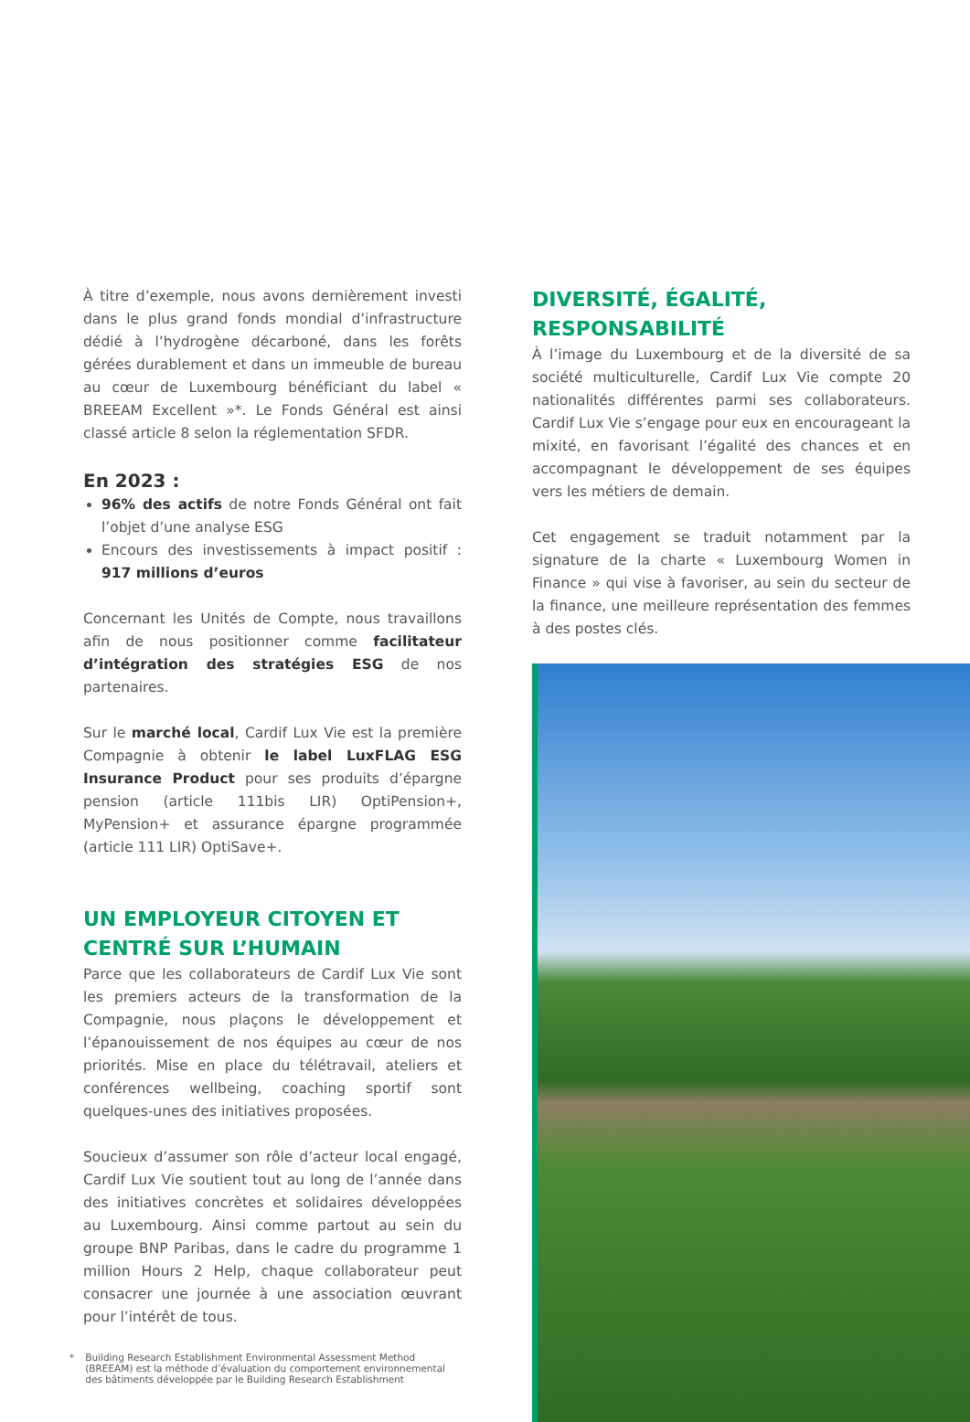À titre d’exemple, nous avons dernièrement investi dans le plus grand fonds mondial d’infrastructure dédié à l’hydrogène décarboné, dans les forêts gérées durablement et dans un immeuble de bureau au cœur de Luxembourg bénéficiant du label « BREEAM Excellent »*. Le Fonds Général est ainsi classé article 8 selon la réglementation SFDR.
En 2023 :
96% des actifs de notre Fonds Général ont fait l’objet d’une analyse ESG
Encours des investissements à impact positif : 917 millions d’euros
Concernant les Unités de Compte, nous travaillons afin de nous positionner comme facilitateur d’intégration des stratégies ESG de nos partenaires.
Sur le marché local, Cardif Lux Vie est la première Compagnie à obtenir le label LuxFLAG ESG Insurance Product pour ses produits d’épargne pension (article 111bis LIR) OptiPension+, MyPension+ et assurance épargne programmée (article 111 LIR) OptiSave+.
UN EMPLOYEUR CITOYEN ET CENTRÉ SUR L’HUMAIN
Parce que les collaborateurs de Cardif Lux Vie sont les premiers acteurs de la transformation de la Compagnie, nous plaçons le développement et l’épanouissement de nos équipes au cœur de nos priorités. Mise en place du télétravail, ateliers et conférences wellbeing, coaching sportif sont quelques-unes des initiatives proposées.
Soucieux d’assumer son rôle d’acteur local engagé, Cardif Lux Vie soutient tout au long de l’année dans des initiatives concrètes et solidaires développées au Luxembourg. Ainsi comme partout au sein du groupe BNP Paribas, dans le cadre du programme 1 million Hours 2 Help, chaque collaborateur peut consacrer une journée à une association œuvrant pour l’intérêt de tous.
* Building Research Establishment Environmental Assessment Method (BREEAM) est la méthode d’évaluation du comportement environnemental des bâtiments développée par le Building Research Establishment
DIVERSITÉ, ÉGALITÉ, RESPONSABILITÉ
À l’image du Luxembourg et de la diversité de sa société multiculturelle, Cardif Lux Vie compte 20 nationalités différentes parmi ses collaborateurs. Cardif Lux Vie s’engage pour eux en encourageant la mixité, en favorisant l’égalité des chances et en accompagnant le développement de ses équipes vers les métiers de demain.
Cet engagement se traduit notamment par la signature de la charte « Luxembourg Women in Finance » qui vise à favoriser, au sein du secteur de la finance, une meilleure représentation des femmes à des postes clés.